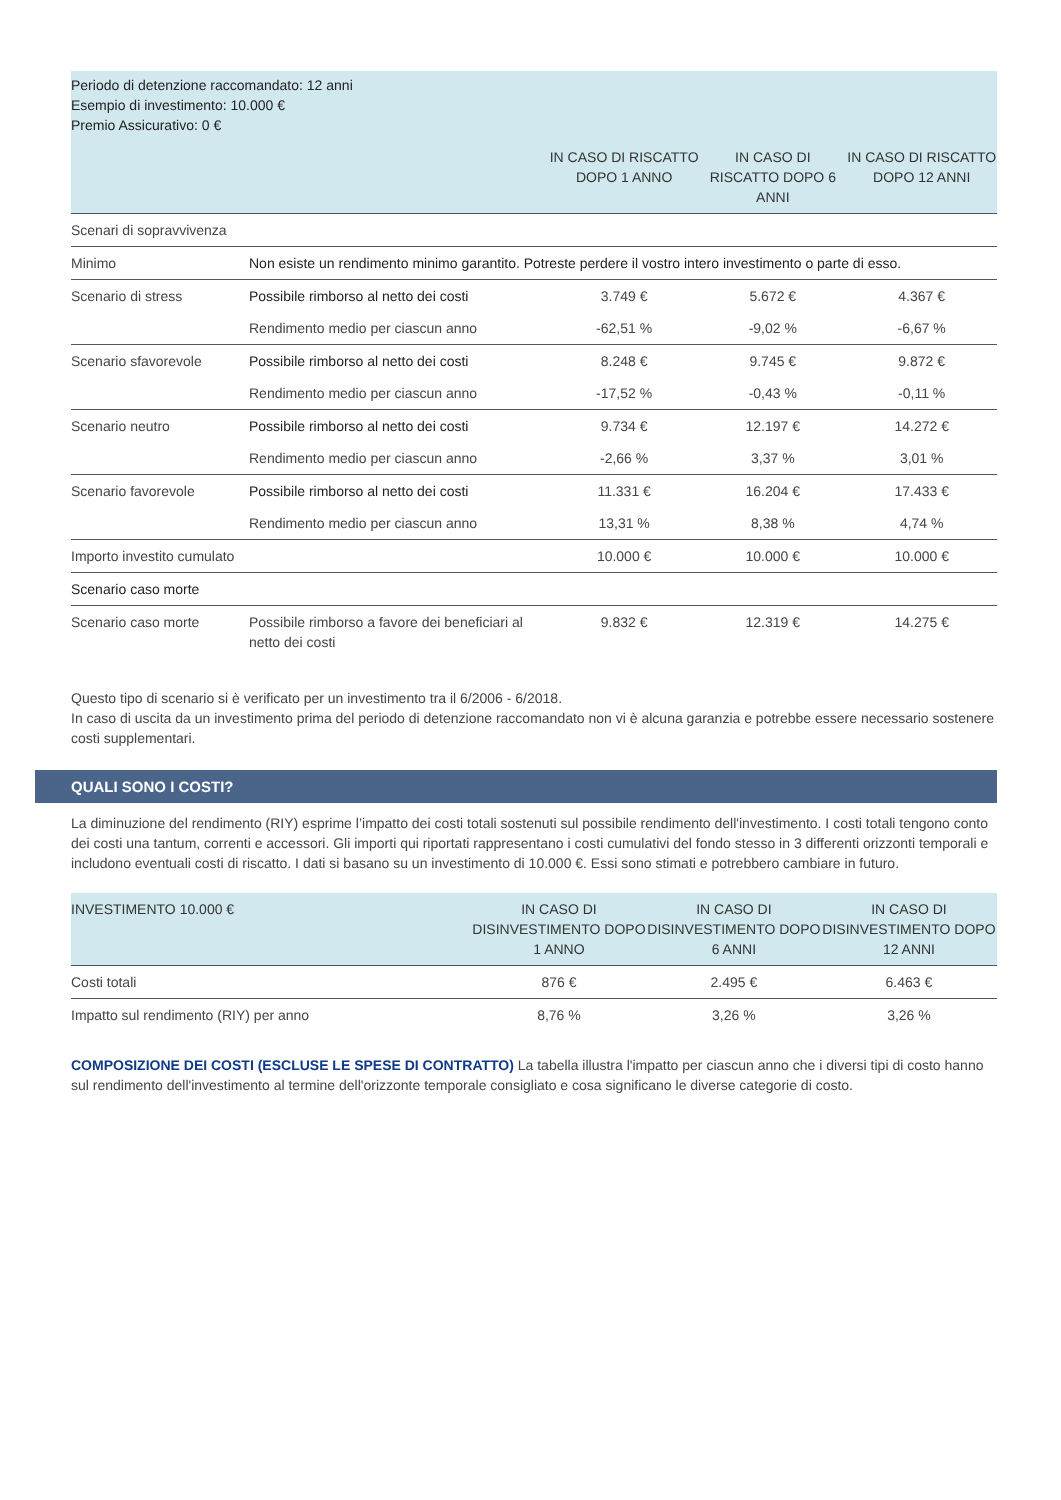| Periodo di detenzione raccomandato: 12 anni Esempio di investimento: 10.000 € Premio Assicurativo: 0 € | | | | |
| | | IN CASO DI RISCATTO DOPO 1 ANNO | IN CASO DI RISCATTO DOPO 6 ANNI | IN CASO DI RISCATTO DOPO 12 ANNI |
| Scenari di sopravvivenza | | | | |
| Minimo | Non esiste un rendimento minimo garantito. Potreste perdere il vostro intero investimento o parte di esso. | | | |
| Scenario di stress | Possibile rimborso al netto dei costi | 3.749 € | 5.672 € | 4.367 € |
| | Rendimento medio per ciascun anno | -62,51 % | -9,02 % | -6,67 % |
| Scenario sfavorevole | Possibile rimborso al netto dei costi | 8.248 € | 9.745 € | 9.872 € |
| | Rendimento medio per ciascun anno | -17,52 % | -0,43 % | -0,11 % |
| Scenario neutro | Possibile rimborso al netto dei costi | 9.734 € | 12.197 € | 14.272 € |
| | Rendimento medio per ciascun anno | -2,66 % | 3,37 % | 3,01 % |
| Scenario favorevole | Possibile rimborso al netto dei costi | 11.331 € | 16.204 € | 17.433 € |
| | Rendimento medio per ciascun anno | 13,31 % | 8,38 % | 4,74 % |
| Importo investito cumulato | | 10.000 € | 10.000 € | 10.000 € |
| Scenario caso morte | | | | |
| Scenario caso morte | Possibile rimborso a favore dei beneficiari al netto dei costi | 9.832 € | 12.319 € | 14.275 € |
Questo tipo di scenario si è verificato per un investimento tra il 6/2006 - 6/2018.
In caso di uscita da un investimento prima del periodo di detenzione raccomandato non vi è alcuna garanzia e potrebbe essere necessario sostenere costi supplementari.
QUALI SONO I COSTI?
La diminuzione del rendimento (RIY) esprime l’impatto dei costi totali sostenuti sul possibile rendimento dell'investimento. I costi totali tengono conto dei costi una tantum, correnti e accessori. Gli importi qui riportati rappresentano i costi cumulativi del fondo stesso in 3 differenti orizzonti temporali e includono eventuali costi di riscatto. I dati si basano su un investimento di 10.000 €. Essi sono stimati e potrebbero cambiare in futuro.
| INVESTIMENTO 10.000 € | IN CASO DI DISINVESTIMENTO DOPO 1 ANNO | IN CASO DI DISINVESTIMENTO DOPO 6 ANNI | IN CASO DI DISINVESTIMENTO DOPO 12 ANNI |
| --- | --- | --- | --- |
| Costi totali | 876 € | 2.495 € | 6.463 € |
| Impatto sul rendimento (RIY) per anno | 8,76 % | 3,26 % | 3,26 % |
COMPOSIZIONE DEI COSTI (ESCLUSE LE SPESE DI CONTRATTO) La tabella illustra l'impatto per ciascun anno che i diversi tipi di costo hanno sul rendimento dell'investimento al termine dell'orizzonte temporale consigliato e cosa significano le diverse categorie di costo.